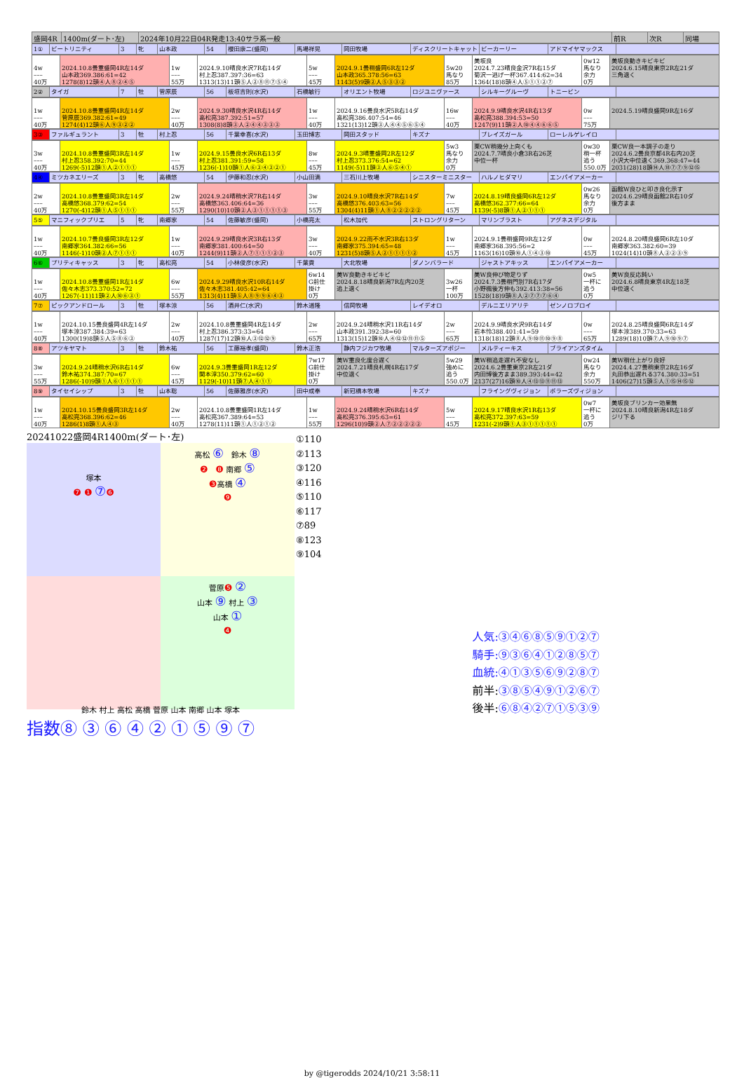| 盛岡4R | 1400m(ダート･左) | 2024年10月22日04R発走13:40サラ系一般 | 前R | 次R | 同場 |
| 1① | ビートリニティ | 3 | 牝 | 山本政 | 54 | 櫻田康二(盛岡) | 馬場祥晃 | 岡田牧場 | ディスクリートキャット | ビーカーリー | アドマイヤマックス | |
| 4w ––– 40万 | 2024.10.8曇重盛岡4R左14ダ 山本政369.386:61=42 1278(8)12頭④人⑧②④⑤ | 1w ––– 55万 | 2024.9.10晴良水沢7R右14ダ 村上忍387.397:36=63 1313(13)11頭⑤人②⑧⑪⑦⑤④ | 5w ––– 45万 | 2024.9.1曇稍盛岡6R左12ダ 山本政365.378:56=63 1143(5)9頭②人⑤③③② | 5w20 馬なり 85万 | 美坂良 2024.7.23晴良金沢7R右15ダ 菊沢一逃げ一杯367.414:62=34 1364(18)8頭④人⑤①①②⑦ | 0w12 馬なり 余力 0万 | 美坂良動きキビキビ 2024.6.15晴良東京2R左21ダ 三角退く |
| 2② | タイガ | 7 | 牡 | 菅原辰 | 56 | 板垣吉則(水沢) | 石橋敏行 | オリエント牧場 | ロジユニヴァース | シルキーグルーヴ | トニービン | |
| 1w ––– 40万 | 2024.10.8曇重盛岡4R左14ダ 菅原辰369.382:61=49 1274(4)12頭⑥人⑨③②② | 2w ––– 40万 | 2024.9.30晴良水沢4R右14ダ 高松亮387.392:51=57 1308(8)8頭③人②④④③③③ | 1w ––– 40万 | 2024.9.16曇良水沢5R右14ダ 高松亮386.407:54=46 1321(13)12頭③人④④⑤⑥⑤④ | 16w ––– 40万 | 2024.9.9晴良水沢4R右13ダ 高松亮388.394:53=50 1247(9)11頭②人⑩④④⑥⑥⑤ | 0w ––– 75万 | 2024.5.19晴良盛岡9R左16ダ |
| 3③ | ファルギュラント | 3 | 牡 | 村上忍 | 56 | 千葉幸喜(水沢) | 玉田博志 | 岡田スタッド | キズナ | ブレイズガール | ローレルゲレイロ | |
| 3w ––– 40万 | 2024.10.8曇重盛岡3R左14ダ 村上忍358.392:70=44 1269(-5)12頭①人②①①① | 1w ––– 45万 | 2024.9.15曇良水沢6R右13ダ 村上忍381.391:59=58 1236(-1)10頭①人⑥③④③②① | 8w ––– 45万 | 2024.9.3晴重盛岡2R左12ダ 村上忍373.376:54=62 1149(-5)11頭③人⑥⑤④① | 5w3 馬なり 余力 0万 | 栗CW稍幾分上向くも 2024.7.7晴良小倉3R右26芝 中位一杯 | 0w30 稍一杯 追う 550.0万 | 栗CW良一本調子の走り 2024.6.2曇良京都4R右内20芝 小沢大中位退く369.368:47=44 2031(28)18頭⑭人⑱⑦⑦⑨⑫⑮ |
| 4④ | ミツカネエリーズ | 3 | 牝 | 高橋悠 | 54 | 伊藤和忍(水沢) | 小山田満 | 三石川上牧場 | シニスターミニスター | ハルノヒダマリ | エンパイアメーカー | |
| 2w ––– 40万 | 2024.10.8曇重盛岡3R左14ダ 高橋悠368.379:62=54 1270(-4)12頭①人⑤①①① | 2w ––– 55万 | 2024.9.24晴稍水沢7R右14ダ 高橋悠363.406:64=36 1290(10)10頭②人③①①①①③ | 3w ––– 55万 | 2024.9.10晴良水沢7R右14ダ 高橋悠376.403:63=56 1304(4)11頭①人⑧②②②②② | 7w ––– 45万 | 2024.8.19晴良盛岡6R左12ダ 高橋悠362.377:66=64 1139(-5)8頭①人②①①① | 0w26 馬なり 余力 0万 | 函館W良ひと叩き良化示す 2024.6.29晴良函館2R右10ダ 後方まま |
| 5⑤ | マニフィックプリエ | 5 | 牝 | 南郷家 | 54 | 佐藤敏彦(盛岡) | 小橋亮太 | 松木加代 | ストロングリターン | マリンブラスト | アグネスデジタル | |
| 1w ––– 40万 | 2024.10.7曇良盛岡3R左12ダ 南郷家364.382:66=56 1146(-1)10頭②人⑦①①① | 1w ––– 40万 | 2024.9.29晴良水沢3R右13ダ 南郷家381.400:64=50 1244(9)11頭②人⑦①①①②③ | 3w ––– 40万 | 2024.9.22雨不水沢3R右13ダ 南郷家375.394:65=48 1231(5)8頭⑤人②①①①①② | 1w ––– 45万 | 2024.9.1曇稍盛岡9R左12ダ 南郷家368.395:56=2 1163(16)10頭⑩人①④③⑩ | 0w ––– 45万 | 2024.8.20晴良盛岡6R左10ダ 南郷家363.382:60=39 1024(14)10頭⑧人②②③⑨ |
| 6⑥ | プリティキャッス | 3 | 牝 | 高松亮 | 54 | 小林俊彦(水沢) | 千葉貢 | 大北牧場 | ダノンバラード | ジャストアキッス | エンパイアメーカー | |
| 1w ––– 40万 | 2024.10.8曇重盛岡1R左14ダ 佐々木志373.370:52=72 1267(-11)11頭②人⑩⑥③① | 6w ––– 55万 | 2024.9.29晴良水沢10R右14ダ 佐々木志381.405:42=64 1313(4)11頭⑤人⑧⑨⑨⑥④③ | 6w14 G前仕 掛け 0万 | 美W良動きキビキビ 2024.8.18晴良新潟7R左内20芝 追上退く | 3w26 一杯 100万 | 美W良伸び物足りず 2024.7.3曇稍門別7R右17ダ 小野楓後方伸も392.413:38=56 1528(18)9頭⑧人②⑦⑦⑦⑥④ | 0w5 一杯に 追う 0万 | 美W良反応鈍い 2024.6.8晴良東京4R左18芝 中位退く |
| 7⑦ | ピックアンドロール | 3 | 牡 | 塚本涼 | 56 | 酒井仁(水沢) | 鈴木道隆 | 信岡牧場 | レイデオロ | デルニエリアリテ | ゼンノロブロイ | |
| 1w ––– 40万 | 2024.10.15曇良盛岡4R左14ダ 塚本涼387.384:39=63 1300(19)8頭⑤人⑤⑧⑥③ | 2w ––– 40万 | 2024.10.8曇重盛岡4R左14ダ 村上忍386.373:33=64 1287(17)12頭⑩人③⑫⑫⑨ | 2w ––– 65万 | 2024.9.24晴稍水沢11R右14ダ 山本政391.392:38=60 1313(15)12頭⑩人④⑫⑫⑪⑪⑤ | 2w ––– 65万 | 2024.9.9晴良水沢9R右14ダ 岩本怜388.401:41=59 1318(18)12頭⑧人⑨⑩⑪⑩⑨⑧ | 0w ––– 65万 | 2024.8.25晴良盛岡6R左14ダ 塚本涼389.370:33=63 1289(18)10頭⑦人⑨⑩⑨⑦ |
| 8⑧ | アツキヤマト | 3 | 牡 | 鈴木祐 | 56 | 工藤裕孝(盛岡) | 鈴木正浩 | 静内フジカワ牧場 | マルターズアポジー | メルティーキス | ブライアンズタイム | |
| 3w ––– 55万 | 2024.9.24晴稍水沢6R右14ダ 鈴木祐374.387:70=67 1286(-10)9頭①人⑥①①①① | 6w ––– 45万 | 2024.9.3曇重盛岡1R左12ダ 関本淳350.379:62=60 1129(-10)11頭⑦人④①① | 7w17 G前仕 掛け 0万 | 美W重良化度合遅く 2024.7.21晴良札幌4R右17ダ 中位退く | 5w29 強めに 追う 550.0万 | 美W稍追走遅れ不安なし 2024.6.2曇重東京2R左21ダ 内田博後方まま389.393:44=42 2137(27)16頭⑩人④⑬⑬⑪⑪⑬ | 0w24 馬なり 余力 550万 | 美W稍仕上がり良好 2024.4.27曇稍東京2R左16ダ 丸田恭出遅れる374.380:33=51 1406(27)15頭⑤人①⑮⑭⑮⑫ |
| 8⑨ | タイセイシップ | 3 | 牡 | 山本聡 | 56 | 佐藤雅彦(水沢) | 田中成奉 | 新冠橋本牧場 | キズナ | フライングヴィジョン | ボラーズヴィジョン | |
| 1w ––– 40万 | 2024.10.15曇良盛岡3R左14ダ 高松亮368.396:62=46 1286(1)8頭①人④③ | 2w ––– 40万 | 2024.10.8曇重盛岡1R左14ダ 高松亮367.389:64=53 1278(11)11頭①人①②①② | 1w ––– 55万 | 2024.9.24晴稍水沢6R右14ダ 高松亮376.395:63=61 1296(10)9頭②人⑦②②②②② | 5w ––– 45万 | 2024.9.17晴良水沢1R右13ダ 高松亮372.397:63=59 1231(-2)9頭①人③①①①①① | 0w7 一杯に 追う 0万 | 美坂良ブリンカー効果無 2024.8.10晴良新潟4R左18ダ ジリ下る |
20241022盛岡4R1400m(ダート･左)
塚本
❼ ❶ ⑦❻
高松 ⑥ 鈴木 ⑧
❷ ❽ 南郷 ⑤
❸高橋 ④
❾
菅原❺ ②
山本 ⑨ 村上 ③
山本 ①
❹
鈴木 村上 高松 高橋 菅原 山本 南郷 山本 塚本
指数⑧ ③ ⑥ ④ ② ① ⑤ ⑨ ⑦
①110
②113
③120
④116
⑤110
⑥117
⑦89
⑧123
⑨104
人気:③④⑥⑧⑤⑨①②⑦
騎手:⑨③⑥④①②⑧⑤⑦
血統:④①③⑤⑥⑨②⑧⑦
前半: ③⑧⑤④⑨①②⑥⑦
後半: ⑥⑧④②⑦①⑤③⑨
by @tigerodds 2024/10/21 3:58:11